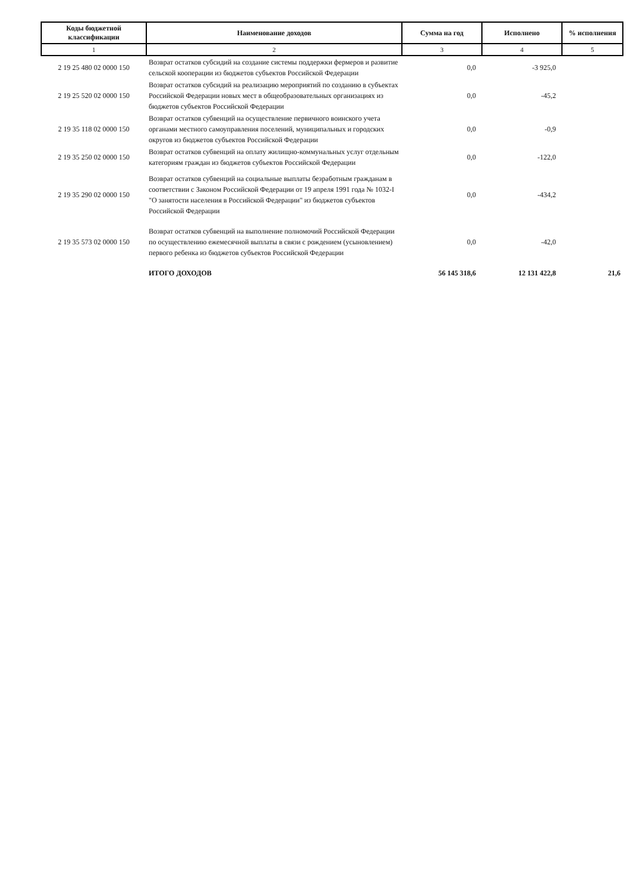| Коды бюджетной классификации | Наименование доходов | Сумма на год | Исполнено | % исполнения |
| --- | --- | --- | --- | --- |
| 1 | 2 | 3 | 4 | 5 |
| 2 19 25 480 02 0000 150 | Возврат остатков субсидий на создание системы поддержки фермеров и развитие сельской кооперации из бюджетов субъектов Российской Федерации | 0,0 | -3 925,0 | |
| 2 19 25 520 02 0000 150 | Возврат остатков субсидий на реализацию мероприятий по созданию в субъектах Российской Федерации новых мест в общеобразовательных организациях из бюджетов субъектов Российской Федерации | 0,0 | -45,2 | |
| 2 19 35 118 02 0000 150 | Возврат остатков субвенций на осуществление первичного воинского учета органами местного самоуправления поселений, муниципальных и городских округов из бюджетов субъектов Российской Федерации | 0,0 | -0,9 | |
| 2 19 35 250 02 0000 150 | Возврат остатков субвенций на оплату жилищно-коммунальных услуг отдельным категориям граждан из бюджетов субъектов Российской Федерации | 0,0 | -122,0 | |
| 2 19 35 290 02 0000 150 | Возврат остатков субвенций на социальные выплаты безработным гражданам в соответствии с Законом Российской Федерации от 19 апреля 1991 года № 1032-I "О занятости населения в Российской Федерации" из бюджетов субъектов Российской Федерации | 0,0 | -434,2 | |
| 2 19 35 573 02 0000 150 | Возврат остатков субвенций на выполнение полномочий Российской Федерации по осуществлению ежемесячной выплаты в связи с рождением (усыновлением) первого ребенка из бюджетов субъектов Российской Федерации | 0,0 | -42,0 | |
| | ИТОГО ДОХОДОВ | 56 145 318,6 | 12 131 422,8 | 21,6 |